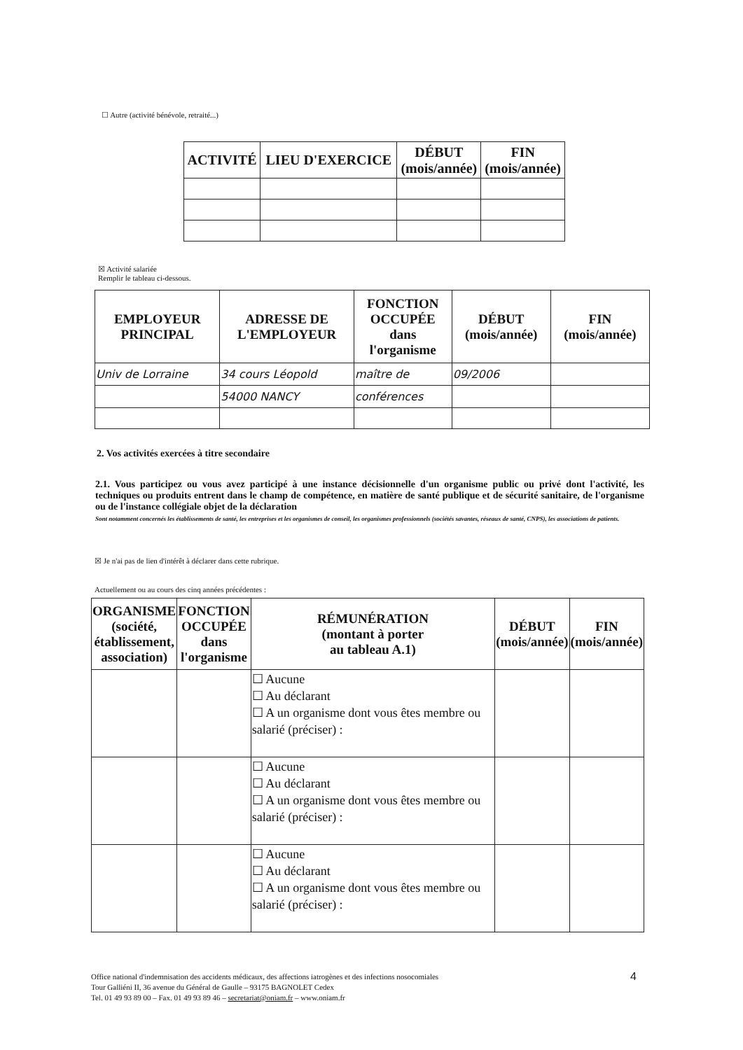☐ Autre (activité bénévole, retraité...)
| ACTIVITÉ | LIEU D'EXERCICE | DÉBUT (mois/année) | FIN (mois/année) |
| --- | --- | --- | --- |
☒ Activité salariée
Remplir le tableau ci-dessous.
| EMPLOYEUR PRINCIPAL | ADRESSE DE L'EMPLOYEUR | FONCTION OCCUPÉE dans l'organisme | DÉBUT (mois/année) | FIN (mois/année) |
| --- | --- | --- | --- | --- |
| Univ de Lorraine | 34 cours Léopold | maître de | 09/2006 | |
| | 54000 NANCY | conférences | | |
2. Vos activités exercées à titre secondaire
2.1. Vous participez ou vous avez participé à une instance décisionnelle d'un organisme public ou privé dont l'activité, les techniques ou produits entrent dans le champ de compétence, en matière de santé publique et de sécurité sanitaire, de l'organisme ou de l'instance collégiale objet de la déclaration
Sont notamment concernés les établissements de santé, les entreprises et les organismes de conseil, les organismes professionnels (sociétés savantes, réseaux de santé, CNPS), les associations de patients.
☒ Je n'ai pas de lien d'intérêt à déclarer dans cette rubrique.
Actuellement ou au cours des cinq années précédentes :
| ORGANISME (société, établissement, association) | FONCTION OCCUPÉE dans l'organisme | RÉMUNÉRATION (montant à porter au tableau A.1) | DÉBUT (mois/année) | FIN (mois/année) |
| --- | --- | --- | --- | --- |
| | | ☐ Aucune ☐ Au déclarant ☐ A un organisme dont vous êtes membre ou salarié (préciser) : | | |
| | | ☐ Aucune ☐ Au déclarant ☐ A un organisme dont vous êtes membre ou salarié (préciser) : | | |
| | | ☐ Aucune ☐ Au déclarant ☐ A un organisme dont vous êtes membre ou salarié (préciser) : | | |
Office national d'indemnisation des accidents médicaux, des affections iatrogènes et des infections nosocomiales
Tour Galliéni II, 36 avenue du Général de Gaulle – 93175 BAGNOLET Cedex
Tel. 01 49 93 89 00 – Fax. 01 49 93 89 46 – secretariat@oniam.fr – www.oniam.fr
4